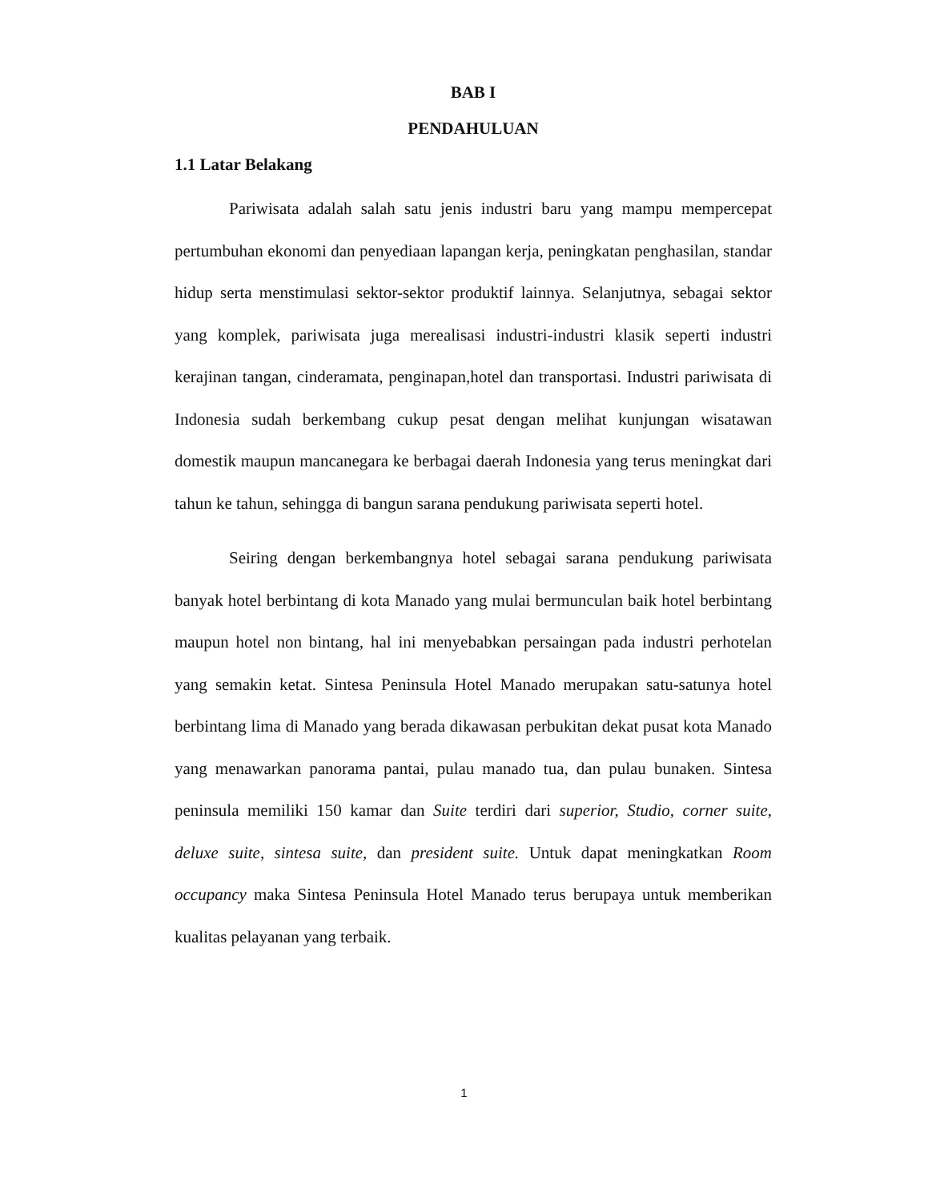BAB I
PENDAHULUAN
1.1 Latar Belakang
Pariwisata adalah salah satu jenis industri baru yang mampu mempercepat pertumbuhan ekonomi dan penyediaan lapangan kerja, peningkatan penghasilan, standar hidup serta menstimulasi sektor-sektor produktif lainnya. Selanjutnya, sebagai sektor yang komplek, pariwisata juga merealisasi industri-industri klasik seperti industri kerajinan tangan, cinderamata, penginapan,hotel dan transportasi. Industri pariwisata di Indonesia sudah berkembang cukup pesat dengan melihat kunjungan wisatawan domestik maupun mancanegara ke berbagai daerah Indonesia yang terus meningkat dari tahun ke tahun, sehingga di bangun sarana pendukung pariwisata seperti hotel.
Seiring dengan berkembangnya hotel sebagai sarana pendukung pariwisata banyak hotel berbintang di kota Manado yang mulai bermunculan baik hotel berbintang maupun hotel non bintang, hal ini menyebabkan persaingan pada industri perhotelan yang semakin ketat. Sintesa Peninsula Hotel Manado merupakan satu-satunya hotel berbintang lima di Manado yang berada dikawasan perbukitan dekat pusat kota Manado yang menawarkan panorama pantai, pulau manado tua, dan pulau bunaken. Sintesa peninsula memiliki 150 kamar dan Suite terdiri dari superior, Studio, corner suite, deluxe suite, sintesa suite, dan president suite. Untuk dapat meningkatkan Room occupancy maka Sintesa Peninsula Hotel Manado terus berupaya untuk memberikan kualitas pelayanan yang terbaik.
1